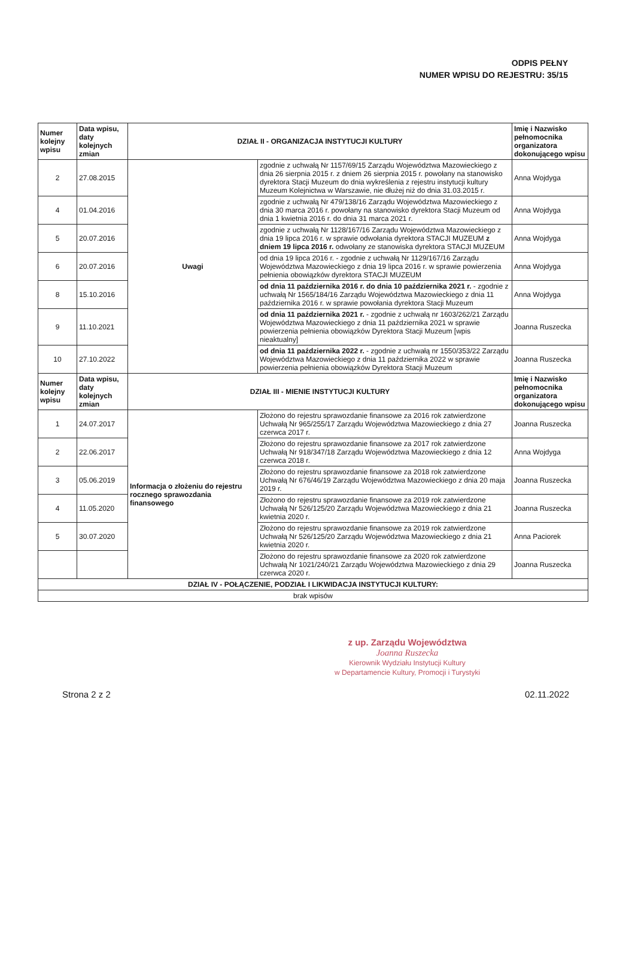ODPIS PEŁNY
NUMER WPISU DO REJESTRU: 35/15
| Numer kolejny wpisu | Data wpisu, daty kolejnych zmian | DZIAŁ II - ORGANIZACJA INSTYTUCJI KULTURY | | Imię i Nazwisko pełnomocnika organizatora dokonującego wpisu |
| --- | --- | --- | --- | --- |
| 2 | 27.08.2015 | Uwagi | zgodnie z uchwałą Nr 1157/69/15 Zarządu Województwa Mazowieckiego z dnia 26 sierpnia 2015 r. z dniem 26 sierpnia 2015 r. powołany na stanowisko dyrektora Stacji Muzeum do dnia wykreślenia z rejestru instytucji kultury Muzeum Kolejnictwa w Warszawie, nie dłużej niż do dnia 31.03.2015 r. | Anna Wojdyga |
| 4 | 01.04.2016 | | zgodnie z uchwałą Nr 479/138/16 Zarządu Województwa Mazowieckiego z dnia 30 marca 2016 r. powołany na stanowisko dyrektora Stacji Muzeum od dnia 1 kwietnia 2016 r. do dnia 31 marca 2021 r. | Anna Wojdyga |
| 5 | 20.07.2016 | | zgodnie z uchwałą Nr 1128/167/16 Zarządu Województwa Mazowieckiego z dnia 19 lipca 2016 r. w sprawie odwołania dyrektora STACJI MUZEUM z dniem 19 lipca 2016 r. odwołany ze stanowiska dyrektora STACJI MUZEUM | Anna Wojdyga |
| 6 | 20.07.2016 | | od dnia 19 lipca 2016 r. - zgodnie z uchwałą Nr 1129/167/16 Zarządu Województwa Mazowieckiego z dnia 19 lipca 2016 r. w sprawie powierzenia pełnienia obowiązków dyrektora STACJI MUZEUM | Anna Wojdyga |
| 8 | 15.10.2016 | | od dnia 11 października 2016 r. do dnia 10 października 2021 r. - zgodnie z uchwałą Nr 1565/184/16 Zarządu Województwa Mazowieckiego z dnia 11 października 2016 r. w sprawie powołania dyrektora Stacji Muzeum | Anna Wojdyga |
| 9 | 11.10.2021 | | od dnia 11 października 2021 r. - zgodnie z uchwałą nr 1603/262/21 Zarządu Województwa Mazowieckiego z dnia 11 października 2021 w sprawie powierzenia pełnienia obowiązków Dyrektora Stacji Muzeum [wpis nieaktualny] | Joanna Ruszecka |
| 10 | 27.10.2022 | | od dnia 11 października 2022 r. - zgodnie z uchwałą nr 1550/353/22 Zarządu Województwa Mazowieckiego z dnia 11 października 2022 w sprawie powierzenia pełnienia obowiązków Dyrektora Stacji Muzeum | Joanna Ruszecka |
| Numer kolejny wpisu | Data wpisu, daty kolejnych zmian | DZIAŁ III - MIENIE INSTYTUCJI KULTURY | | Imię i Nazwisko pełnomocnika organizatora dokonującego wpisu |
| 1 | 24.07.2017 | Informacja o złożeniu do rejestru rocznego sprawozdania finansowego | Złożono do rejestru sprawozdanie finansowe za 2016 rok zatwierdzone Uchwałą Nr 965/255/17 Zarządu Województwa Mazowieckiego z dnia 27 czerwca 2017 r. | Joanna Ruszecka |
| 2 | 22.06.2017 | | Złożono do rejestru sprawozdanie finansowe za 2017 rok zatwierdzone Uchwałą Nr 918/347/18 Zarządu Województwa Mazowieckiego z dnia 12 czerwca 2018 r. | Anna Wojdyga |
| 3 | 05.06.2019 | | Złożono do rejestru sprawozdanie finansowe za 2018 rok zatwierdzone Uchwałą Nr 676/46/19 Zarządu Województwa Mazowieckiego z dnia 20 maja 2019 r. | Joanna Ruszecka |
| 4 | 11.05.2020 | | Złożono do rejestru sprawozdanie finansowe za 2019 rok zatwierdzone Uchwałą Nr 526/125/20 Zarządu Województwa Mazowieckiego z dnia 21 kwietnia 2020 r. | Joanna Ruszecka |
| 5 | 30.07.2020 | | Złożono do rejestru sprawozdanie finansowe za 2019 rok zatwierdzone Uchwałą Nr 526/125/20 Zarządu Województwa Mazowieckiego z dnia 21 kwietnia 2020 r. | Anna Paciorek |
| | | | Złożono do rejestru sprawozdanie finansowe za 2020 rok zatwierdzone Uchwałą Nr 1021/240/21 Zarządu Województwa Mazowieckiego z dnia 29 czerwca 2020 r. | Joanna Ruszecka |
| DZIAŁ IV - POŁĄCZENIE, PODZIAŁ I LIKWIDACJA INSTYTUCJI KULTURY: | | | | |
| brak wpisów | | | | |
z up. Zarządu Województwa
Joanna Ruszecka
Kierownik Wydziału Instytucji Kultury
w Departamencie Kultury, Promocji i Turystyki
Strona 2 z 2 02.11.2022